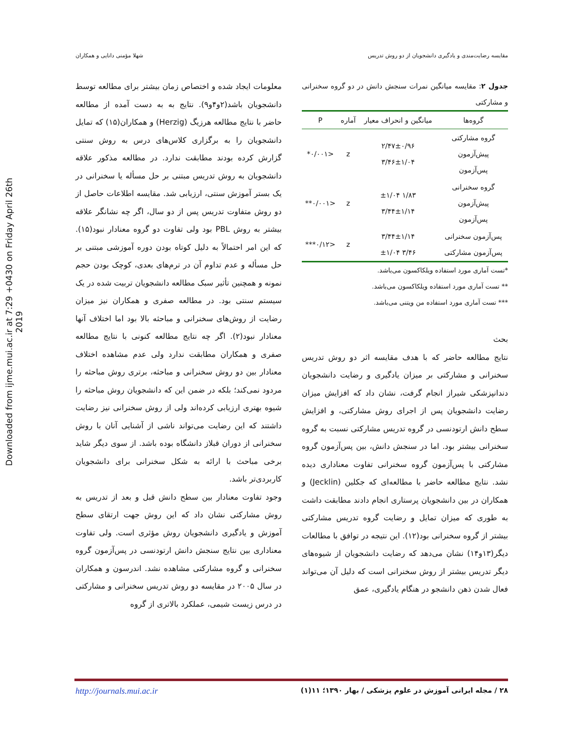Downloaded from ijme.mui.ac.ir at 7:29 +0430 on Friday April 26th 2019
مقایسه رضایت‌مندی و یادگیری دانشجویان از دو روش تدریس شهلا مؤمنی دانایی و همکاران
جدول ۲: مقایسه میانگین نمرات سنجش دانش در دو گروه سخنرانی و مشارکتی
| گروه‌ها | میانگین و انحراف معیار | آماره | P |
| --- | --- | --- | --- |
| گروه مشارکتی پیش‌آزمون پس‌آزمون | ۲/۴۷±۰/۹۶ ۳/۴۶±۱/۰۴ | z | <۰/۰۰۱* |
| گروه سخنرانی پیش‌آزمون پس‌آزمون | ۱/۸۳ ±۱/۰۴ ۳/۴۴±۱/۱۴ | z | <۰/۰۰۱** |
| پس‌آزمون سخنرانی پس‌آزمون مشارکتی | ۳/۴۴±۱/۱۴ ۳/۴۶ ±۱/۰۴ | z | <۰/۱۲*** |
*تست آماری مورد استفاده ویلکاکسون می‌باشد.
** تست آماری مورد استفاده ویلکاکسون می‌باشد.
*** تست آماری مورد استفاده من ویتنی می‌باشد.
بحث
نتایج مطالعه حاضر که با هدف مقایسه اثر دو روش تدریس سخنرانی و مشارکتی بر میزان یادگیری و رضایت دانشجویان دندانپزشکی شیراز انجام گرفت، نشان داد که افزایش میزان رضایت دانشجویان پس از اجرای روش مشارکتی، و افزایش سطح دانش ارتودنسی در گروه تدریس مشارکتی نسبت به گروه سخنرانی بیشتر بود. اما در سنجش دانش، بین پس‌آزمون گروه مشارکتی با پس‌آزمون گروه سخنرانی تفاوت معناداری دیده نشد. نتایج مطالعه حاضر با مطالعه‌ای که جکلین (Jecklin) و همکاران در بین دانشجویان پرستاری انجام دادند مطابقت داشت به طوری که میزان تمایل و رضایت گروه تدریس مشارکتی بیشتر از گروه سخنرانی بود(۱۲). این نتیجه در توافق با مطالعات دیگر(۱۳و۱۴) نشان می‌دهد که رضایت دانشجویان از شیوه‌های دیگر تدریس بیشتر از روش سخنرانی است که دلیل آن می‌تواند فعال شدن ذهن دانشجو در هنگام یادگیری، عمق
معلومات ایجاد شده و اختصاص زمان بیشتر برای مطالعه توسط دانشجویان باشد(۲و۴و۹). نتایج به به دست آمده از مطالعه حاضر با نتایج مطالعه هرزیگ (Herzig) و همکاران(۱۵) که تمایل دانشجویان را به برگزاری کلاس‌های درس به روش سنتی گزارش کرده بودند مطابقت ندارد. در مطالعه مذکور علاقه دانشجویان به روش تدریس مبتنی بر حل مسأله یا سخنرانی در یک بستر آموزش سنتی، ارزیابی شد. مقایسه اطلاعات حاصل از دو روش متفاوت تدریس پس از دو سال، اگر چه نشانگر علاقه بیشتر به روش PBL بود ولی تفاوت دو گروه معنادار نبود(۱۵). که این امر احتمالاً به دلیل کوتاه بودن دوره آموزشی مبتنی بر حل مسأله و عدم تداوم آن در ترم‌های بعدی، کوچک بودن حجم نمونه و همچنین تأثیر سبک مطالعه دانشجویان تربیت شده در یک سیستم سنتی بود. در مطالعه صفری و همکاران نیز میزان رضایت از روش‌های سخنرانی و مباحثه بالا بود اما اختلاف آنها معنادار نبود(۲). اگر چه نتایج مطالعه کنونی با نتایج مطالعه صفری و همکاران مطابقت ندارد ولی عدم مشاهده اختلاف معنادار بین دو روش سخنرانی و مباحثه، برتری روش مباحثه را مردود نمی‌کند؛ بلکه در ضمن این که دانشجویان روش مباحثه را شیوه بهتری ارزیابی کرده‌اند ولی از روش سخنرانی نیز رضایت داشتند که این رضایت می‌تواند ناشی از آشنایی آنان با روش سخنرانی از دوران قبلاز دانشگاه بوده باشد. از سوی دیگر شاید برخی مباحث با ارائه به شکل سخنرانی برای دانشجویان کاربردی‌تر باشد.
وجود تفاوت معنادار بین سطح دانش قبل و بعد از تدریس به روش مشارکتی نشان داد که این روش جهت ارتقای سطح آموزش و یادگیری دانشجویان روش مؤثری است. ولی تفاوت معناداری بین نتایج سنجش دانش ارتودنسی در پس‌آزمون گروه سخنرانی و گروه مشارکتی مشاهده نشد. اندرسون و همکاران در سال ۲۰۰۵ در مقایسه دو روش تدریس سخنرانی و مشارکتی در درس زیست شیمی، عملکرد بالاتری از گروه
۲۸ / مجله ایرانی آموزش در علوم پزشکی / بهار ۱۳۹۰؛ ۱۱(۱) http://journals.mui.ac.ir